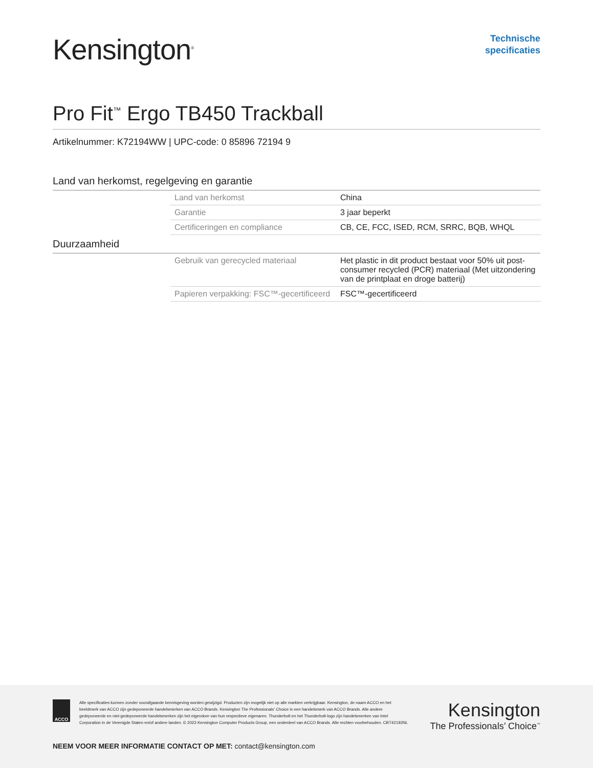Kensington<sup>®</sup>
Technische
specificaties
Pro Fit<sup>™</sup> Ergo TB450 Trackball
Artikelnummer: K72194WW | UPC-code: 0 85896 72194 9
Land van herkomst, regelgeving en garantie
| Land van herkomst | China |
| Garantie | 3 jaar beperkt |
| Certificeringen en compliance | CB, CE, FCC, ISED, RCM, SRRC, BQB, WHQL |
Duurzaamheid
| Gebruik van gerecycled materiaal | Het plastic in dit product bestaat voor 50% uit post-consumer recycled (PCR) materiaal (Met uitzondering van de printplaat en droge batterij) |
| Papieren verpakking: FSC™-gecertificeerd | FSC™-gecertificeerd |
ACCO
Alle specificaties kunnen zonder voorafgaande kennisgeving worden gewijzigd. Producten zijn mogelijk niet op alle markten verkrijgbaar. Kensington, de naam ACCO en het beeldmerk van ACCO zijn gedeponeerde handelsmerken van ACCO Brands. Kensington The Professionals’ Choice is een handelsmerk van ACCO Brands. Alle andere gedeponeerde en niet-gedeponeerde handelsmerken zijn het eigendom van hun respectieve eigenaren. Thunderbolt en het Thunderbolt-logo zijn handelsmerken van Intel Corporation in de Verenigde Staten en/of andere landen. © 2023 Kensington Computer Products Group, een onderdeel van ACCO Brands. Alle rechten voorbehouden. CBT42192NL
Kensington
The Professionals’ Choice<sup>™</sup>
NEEM VOOR MEER INFORMATIE CONTACT OP MET: contact@kensington.com